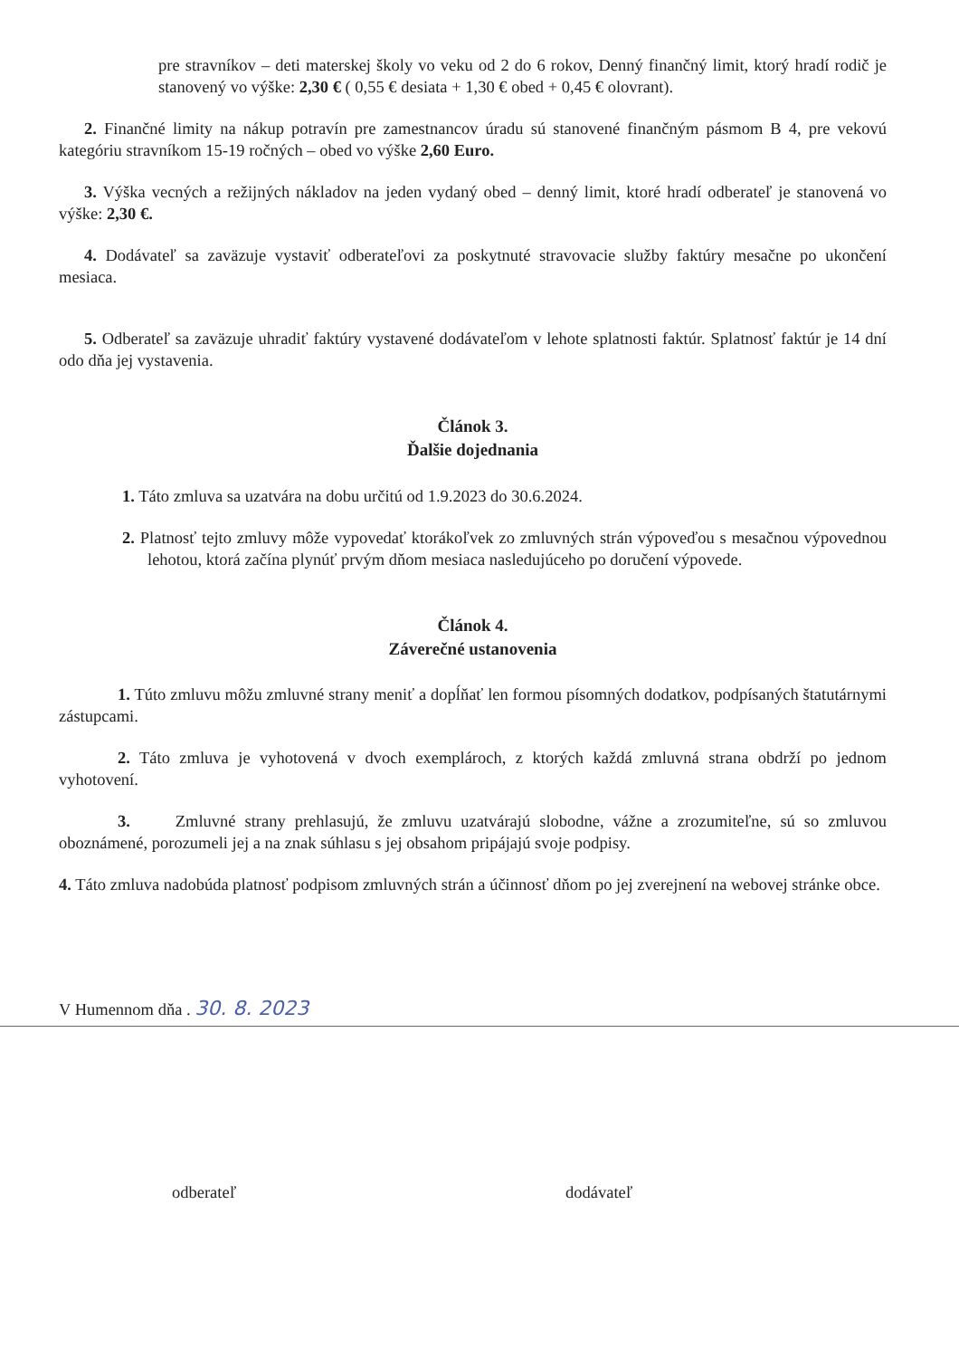pre stravníkov – deti materskej školy vo veku od 2 do 6 rokov, Denný finančný limit, ktorý hradí rodič je stanovený vo výške: 2,30 € ( 0,55 € desiata + 1,30 € obed + 0,45 € olovrant).
2. Finančné limity na nákup potravín pre zamestnancov úradu sú stanovené finančným pásmom B 4, pre vekovú kategóriu stravníkom 15-19 ročných – obed vo výške 2,60 Euro.
3. Výška vecných a režijných nákladov na jeden vydaný obed – denný limit, ktoré hradí odberateľ je stanovená vo výške: 2,30 €.
4. Dodávateľ sa zaväzuje vystaviť odberateľovi za poskytnuté stravovacie služby faktúry mesačne po ukončení mesiaca.
5. Odberateľ sa zaväzuje uhradiť faktúry vystavené dodávateľom v lehote splatnosti faktúr. Splatnosť faktúr je 14 dní odo dňa jej vystavenia.
Článok 3.
Ďalšie dojednania
1. Táto zmluva sa uzatvára na dobu určitú od 1.9.2023 do 30.6.2024.
2. Platnosť tejto zmluvy môže vypovedať ktorákoľvek zo zmluvných strán výpoveďou s mesačnou výpovednou lehotou, ktorá začína plynúť prvým dňom mesiaca nasledujúceho po doručení výpovede.
Článok 4.
Záverečné ustanovenia
1. Túto zmluvu môžu zmluvné strany meniť a dopĺňať len formou písomných dodatkov, podpísaných štatutárnymi zástupcami.
2. Táto zmluva je vyhotovená v dvoch exemplároch, z ktorých každá zmluvná strana obdrží po jednom vyhotovení.
3. Zmluvné strany prehlasujú, že zmluvu uzatvárajú slobodne, vážne a zrozumiteľne, sú so zmluvou oboznámené, porozumeli jej a na znak súhlasu s jej obsahom pripájajú svoje podpisy.
4. Táto zmluva nadobúda platnosť podpisom zmluvných strán a účinnosť dňom po jej zverejnení na webovej stránke obce.
V Humennom dňa . 30. 8. 2023
odberateľ dodávateľ